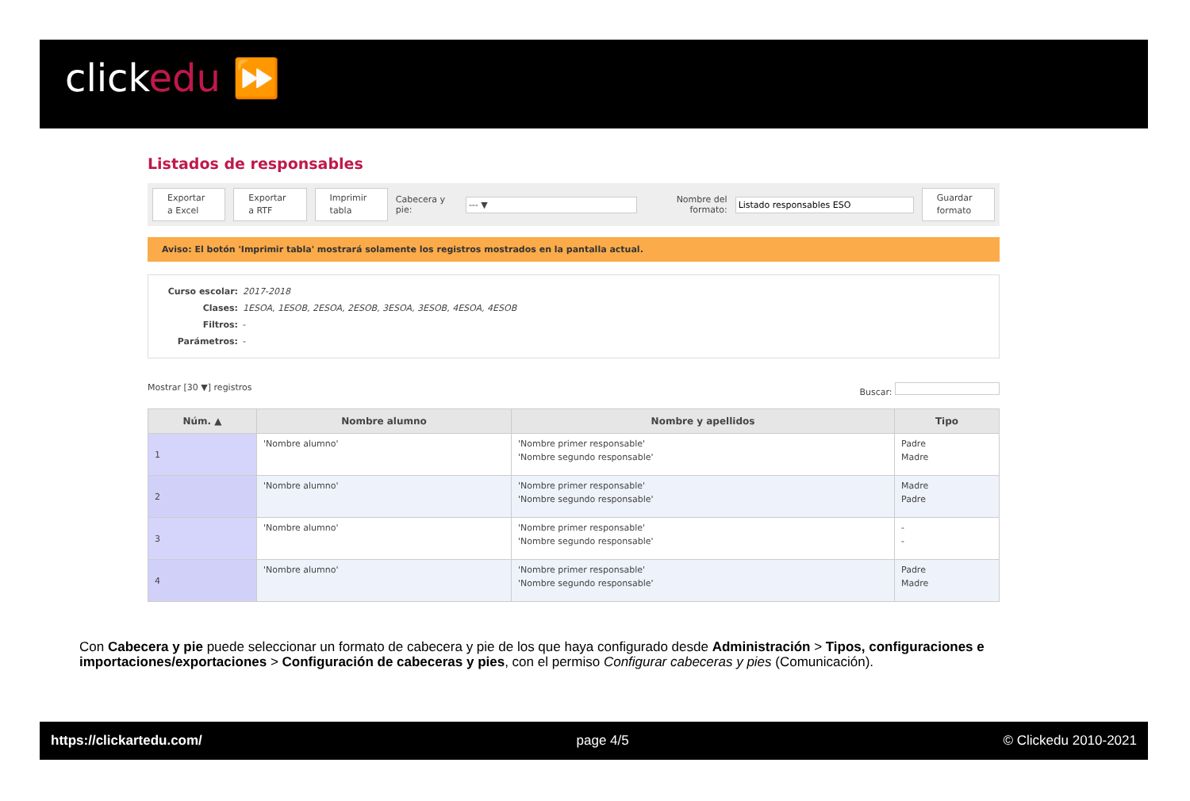clickedu ⏩
Listados de responsables
Exportar a Excel
Exportar a RTF
Imprimir tabla
Cabecera y pie:
--- ▼
Nombre del formato:
Listado responsables ESO
Guardar formato
Aviso: El botón 'Imprimir tabla' mostrará solamente los registros mostrados en la pantalla actual.
Curso escolar: 2017-2018
Clases: 1ESOA, 1ESOB, 2ESOA, 2ESOB, 3ESOA, 3ESOB, 4ESOA, 4ESOB
Filtros: -
Parámetros: -
Mostrar [30 ▼] registros Buscar:
| Núm. ▲ | Nombre alumno | Nombre y apellidos | Tipo |
| --- | --- | --- | --- |
| 1 | 'Nombre alumno' | 'Nombre primer responsable' 'Nombre segundo responsable' | Padre Madre |
| 2 | 'Nombre alumno' | 'Nombre primer responsable' 'Nombre segundo responsable' | Madre Padre |
| 3 | 'Nombre alumno' | 'Nombre primer responsable' 'Nombre segundo responsable' | - - |
| 4 | 'Nombre alumno' | 'Nombre primer responsable' 'Nombre segundo responsable' | Padre Madre |
Con Cabecera y pie puede seleccionar un formato de cabecera y pie de los que haya configurado desde Administración > Tipos, configuraciones e importaciones/exportaciones > Configuración de cabeceras y pies, con el permiso Configurar cabeceras y pies (Comunicación).
https://clickartedu.com/ page 4/5 © Clickedu 2010-2021